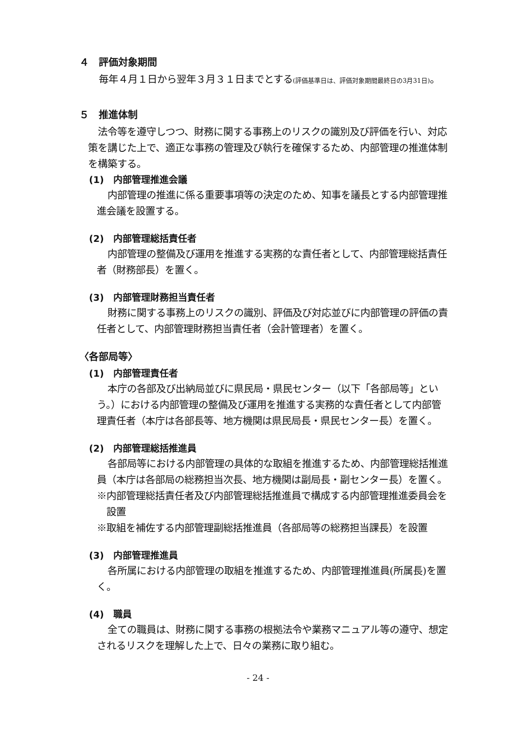４　評価対象期間
毎年４月１日から翌年３月３１日までとする(評価基準日は、評価対象期間最終日の3月31日)。
５　推進体制
法令等を遵守しつつ、財務に関する事務上のリスクの識別及び評価を行い、対応策を講じた上で、適正な事務の管理及び執行を確保するため、内部管理の推進体制を構築する。
(1)　内部管理推進会議
内部管理の推進に係る重要事項等の決定のため、知事を議長とする内部管理推進会議を設置する。
(2)　内部管理総括責任者
内部管理の整備及び運用を推進する実務的な責任者として、内部管理総括責任者（財務部長）を置く。
(3)　内部管理財務担当責任者
財務に関する事務上のリスクの識別、評価及び対応並びに内部管理の評価の責任者として、内部管理財務担当責任者（会計管理者）を置く。
〈各部局等〉
(1)　内部管理責任者
本庁の各部及び出納局並びに県民局・県民センター（以下「各部局等」という。）における内部管理の整備及び運用を推進する実務的な責任者として内部管理責任者（本庁は各部長等、地方機関は県民局長・県民センター長）を置く。
(2)　内部管理総括推進員
各部局等における内部管理の具体的な取組を推進するため、内部管理総括推進員（本庁は各部局の総務担当次長、地方機関は副局長・副センター長）を置く。
※内部管理総括責任者及び内部管理総括推進員で構成する内部管理推進委員会を設置
※取組を補佐する内部管理副総括推進員（各部局等の総務担当課長）を設置
(3)　内部管理推進員
各所属における内部管理の取組を推進するため、内部管理推進員(所属長)を置く。
(4)　職員
全ての職員は、財務に関する事務の根拠法令や業務マニュアル等の遵守、想定されるリスクを理解した上で、日々の業務に取り組む。
- 24 -